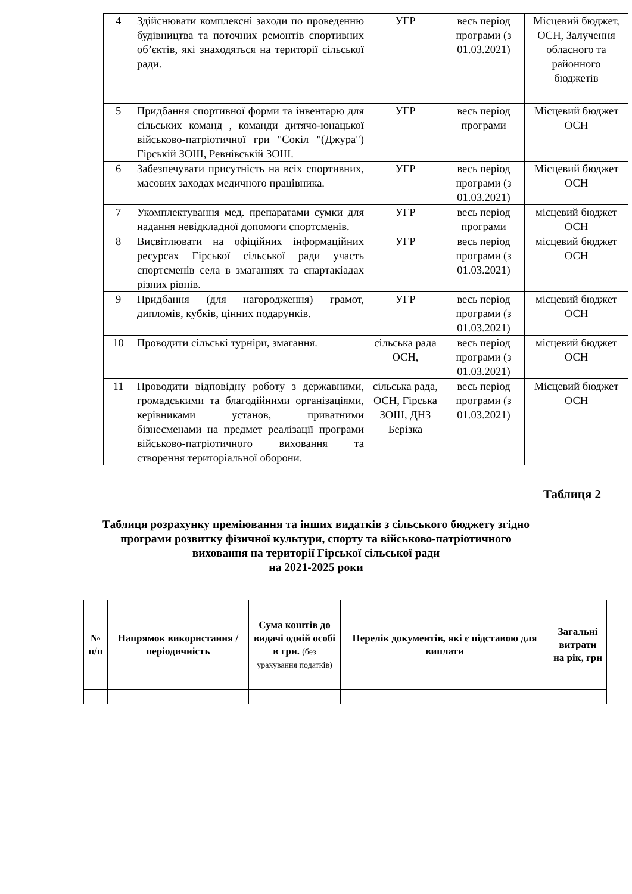| 4 | Здійснювати комплексні заходи по проведенню будівництва та поточних ремонтів спортивних об’єктів, які знаходяться на території сільської ради. | УГР | весь період програми (з 01.03.2021) | Місцевий бюджет, ОСН, Залучення обласного та районного бюджетів |
| 5 | Придбання спортивної форми та інвентарю для сільських команд , команди дитячо-юнацької військово-патріотичної гри "Сокіл "(Джура") Гірській ЗОШ, Ревнівській ЗОШ. | УГР | весь період програми | Місцевий бюджет ОСН |
| 6 | Забезпечувати присутність на всіх спортивних, масових заходах медичного працівника. | УГР | весь період програми (з 01.03.2021) | Місцевий бюджет ОСН |
| 7 | Укомплектування мед. препаратами сумки для надання невідкладної допомоги спортсменів. | УГР | весь період програми | місцевий бюджет ОСН |
| 8 | Висвітлювати на офіційних інформаційних ресурсах Гірської сільської ради участь спортсменів села в змаганнях та спартакіадах різних рівнів. | УГР | весь період програми (з 01.03.2021) | місцевий бюджет ОСН |
| 9 | Придбання (для нагородження) грамот, дипломів, кубків, цінних подарунків. | УГР | весь період програми (з 01.03.2021) | місцевий бюджет ОСН |
| 10 | Проводити сільські турніри, змагання. | сільська рада ОСН, | весь період програми (з 01.03.2021) | місцевий бюджет ОСН |
| 11 | Проводити відповідну роботу з державними, громадськими та благодійними організаціями, керівниками установ, приватними бізнесменами на предмет реалізації програми військово-патріотичного виховання та створення територіальної оборони. | сільська рада, ОСН, Гірська ЗОШ, ДНЗ Берізка | весь період програми (з 01.03.2021) | Місцевий бюджет ОСН |
Таблиця 2
Таблиця розрахунку преміювання та інших видатків з сільського бюджету згідно
програми розвитку фізичної культури, спорту та військово-патріотичного
виховання на території Гірської сільської ради
на 2021-2025 роки
| № п/п | Напрямок використання /періодичність | Сума коштів до видачі одній особі в грн. (без урахування податків) | Перелік документів, які є підставою для виплати | Загальні витрати на рік, грн |
| --- | --- | --- | --- | --- |